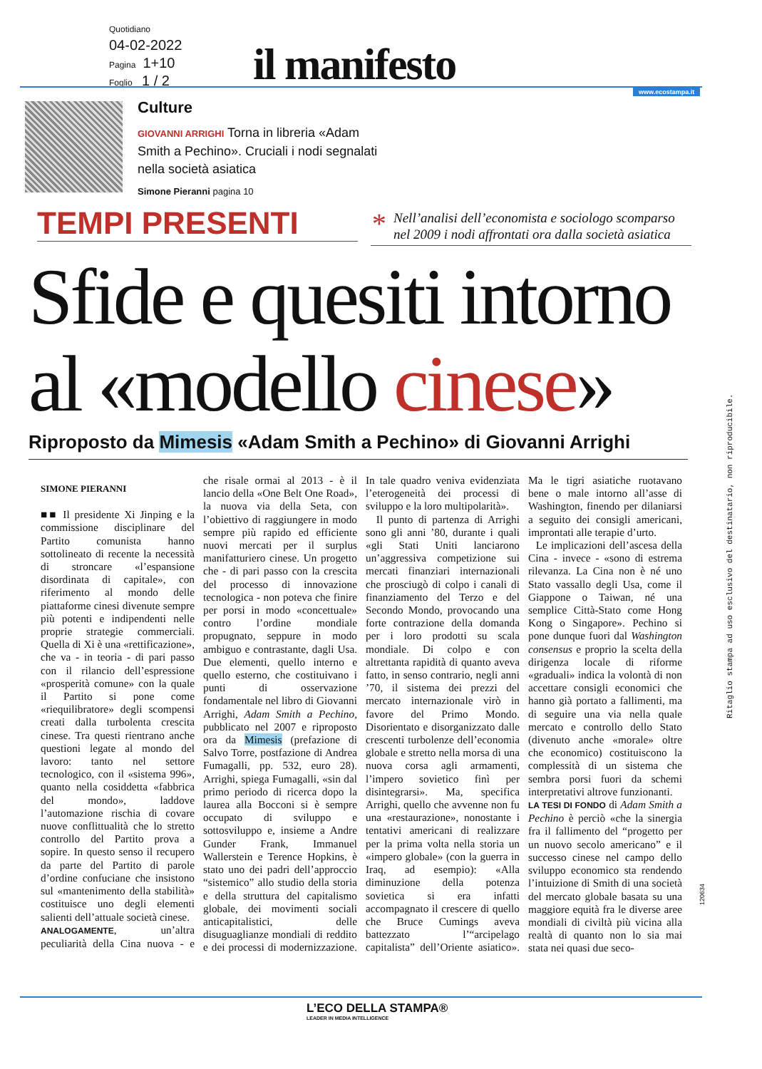Quotidiano
04-02-2022
Pagina 1+10
Foglio 1 / 2
il manifesto www.ecostampa.it
Culture
GIOVANNI ARRIGHI Torna in libreria «Adam Smith a Pechino». Cruciali i nodi segnalati nella società asiatica
Simone Pieranni pagina 10
TEMPI PRESENTI
* Nell’analisi dell’economista e sociologo scomparso nel 2009 i nodi affrontati ora dalla società asiatica
Sfide e quesiti intorno
al «modello cinese»
Riproposto da Mimesis «Adam Smith a Pechino» di Giovanni Arrighi
SIMONE PIERANNI
■■ Il presidente Xi Jinping e la commissione disciplinare del Partito comunista hanno sottolineato di recente la necessità di stroncare «l’espansione disordinata di capitale», con riferimento al mondo delle piattaforme cinesi divenute sempre più potenti e indipendenti nelle proprie strategie commerciali. Quella di Xi è una «rettificazione», che va - in teoria - di pari passo con il rilancio dell’espressione «prosperità comune» con la quale il Partito si pone come «riequilibratore» degli scompensi creati dalla turbolenta crescita cinese. Tra questi rientrano anche questioni legate al mondo del lavoro: tanto nel settore tecnologico, con il «sistema 996», quanto nella cosiddetta «fabbrica del mondo», laddove l’automazione rischia di covare nuove conflittualità che lo stretto controllo del Partito prova a sopire. In questo senso il recupero da parte del Partito di parole d’ordine confuciane che insistono sul «mantenimento della stabilità» costituisce uno degli elementi salienti dell’attuale società cinese.
ANALOGAMENTE, un’altra peculiarità della Cina nuova - e che risale ormai al 2013 - è il lancio della «One Belt One Road», la nuova via della Seta, con l’obiettivo di raggiungere in modo sempre più rapido ed efficiente nuovi mercati per il surplus manifatturiero cinese. Un progetto che - di pari passo con la crescita del processo di innovazione tecnologica - non poteva che finire per porsi in modo «concettuale» contro l’ordine mondiale propugnato, seppure in modo ambiguo e contrastante, dagli Usa. Due elementi, quello interno e quello esterno, che costituivano i punti di osservazione fondamentale nel libro di Giovanni Arrighi, Adam Smith a Pechino, pubblicato nel 2007 e riproposto ora da Mimesis (prefazione di Salvo Torre, postfazione di Andrea Fumagalli, pp. 532, euro 28). Arrighi, spiega Fumagalli, «sin dal primo periodo di ricerca dopo la laurea alla Bocconi si è sempre occupato di sviluppo e sottosviluppo e, insieme a Andre Gunder Frank, Immanuel Wallerstein e Terence Hopkins, è stato uno dei padri dell’approccio “sistemico” allo studio della storia e della struttura del capitalismo globale, dei movimenti sociali anticapitalistici, delle disuguaglianze mondiali di reddito e dei processi di modernizzazione. In tale quadro veniva evidenziata l’eterogeneità dei processi di sviluppo e la loro multipolarità».
Il punto di partenza di Arrighi sono gli anni ’80, durante i quali «gli Stati Uniti lanciarono un’aggressiva competizione sui mercati finanziari internazionali che prosciugò di colpo i canali di finanziamento del Terzo e del Secondo Mondo, provocando una forte contrazione della domanda per i loro prodotti su scala mondiale. Di colpo e con altrettanta rapidità di quanto aveva fatto, in senso contrario, negli anni ’70, il sistema dei prezzi del mercato internazionale virò in favore del Primo Mondo. Disorientato e disorganizzato dalle crescenti turbolenze dell’economia globale e stretto nella morsa di una nuova corsa agli armamenti, l’impero sovietico finì per disintegrarsi». Ma, specifica Arrighi, quello che avvenne non fu una «restaurazione», nonostante i tentativi americani di realizzare per la prima volta nella storia un «impero globale» (con la guerra in Iraq, ad esempio): «Alla diminuzione della potenza sovietica si era infatti accompagnato il crescere di quello che Bruce Cumings aveva battezzato l’“arcipelago capitalista” dell’Oriente asiatico». Ma le tigri asiatiche ruotavano bene o male intorno all’asse di Washington, finendo per dilaniarsi a seguito dei consigli americani, improntati alle terapie d’urto.
Le implicazioni dell’ascesa della Cina - invece - «sono di estrema rilevanza. La Cina non è né uno Stato vassallo degli Usa, come il Giappone o Taiwan, né una semplice Città-Stato come Hong Kong o Singapore». Pechino si pone dunque fuori dal Washington consensus e proprio la scelta della dirigenza locale di riforme «graduali» indica la volontà di non accettare consigli economici che hanno già portato a fallimenti, ma di seguire una via nella quale mercato e controllo dello Stato (divenuto anche «morale» oltre che economico) costituiscono la complessità di un sistema che sembra porsi fuori da schemi interpretativi altrove funzionanti.
LA TESI DI FONDO di Adam Smith a Pechino è perciò «che la sinergia fra il fallimento del “progetto per un nuovo secolo americano” e il successo cinese nel campo dello sviluppo economico sta rendendo l’intuizione di Smith di una società del mercato globale basata su una maggiore equità fra le diverse aree mondiali di civiltà più vicina alla realtà di quanto non lo sia mai stata nei quasi due seco-
Ritaglio stampa ad uso esclusivo del destinatario, non riproducibile.
120634
L’ECO DELLA STAMPA®
LEADER IN MEDIA INTELLIGENCE